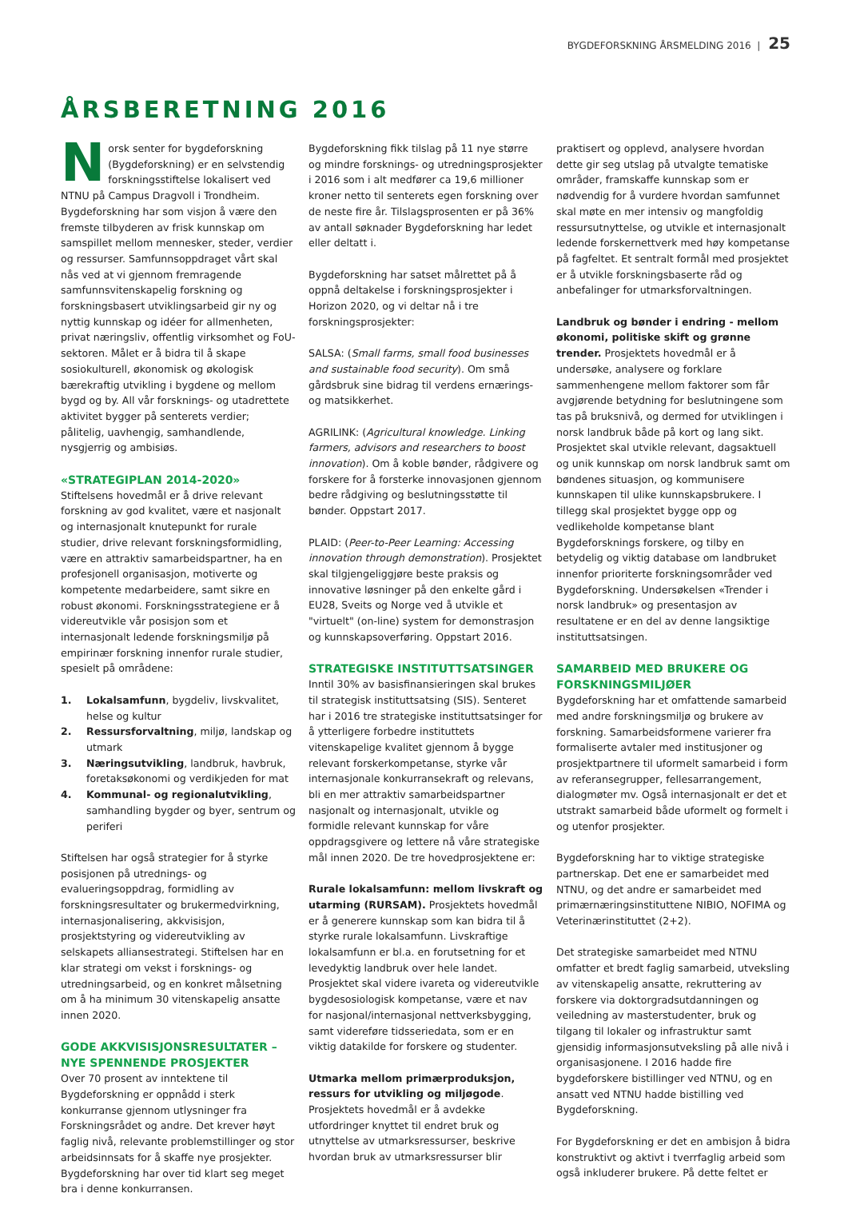BYGDEFORSKNING ÅRSMELDING 2016 | 25
ÅRSBERETNING 2016
Norsk senter for bygdeforskning (Bygdeforskning) er en selvstendig forskningsstiftelse lokalisert ved NTNU på Campus Dragvoll i Trondheim. Bygdeforskning har som visjon å være den fremste tilbyderen av frisk kunnskap om samspillet mellom mennesker, steder, verdier og ressurser. Samfunnsoppdraget vårt skal nås ved at vi gjennom fremragende samfunnsvitenskapelig forskning og forskningsbasert utviklingsarbeid gir ny og nyttig kunnskap og idéer for allmenheten, privat næringsliv, offentlig virksomhet og FoU-sektoren. Målet er å bidra til å skape sosiokulturell, økonomisk og økologisk bærekraftig utvikling i bygdene og mellom bygd og by. All vår forsknings- og utadrettete aktivitet bygger på senterets verdier; pålitelig, uavhengig, samhandlende, nysgjerrig og ambisiøs.
«STRATEGIPLAN 2014-2020»
Stiftelsens hovedmål er å drive relevant forskning av god kvalitet, være et nasjonalt og internasjonalt knutepunkt for rurale studier, drive relevant forskningsformidling, være en attraktiv samarbeidspartner, ha en profesjonell organisasjon, motiverte og kompetente medarbeidere, samt sikre en robust økonomi. Forskningsstrategiene er å videreutvikle vår posisjon som et internasjonalt ledende forskningsmiljø på empirinær forskning innenfor rurale studier, spesielt på områdene:
1. Lokalsamfunn, bygdeliv, livskvalitet, helse og kultur
2. Ressursforvaltning, miljø, landskap og utmark
3. Næringsutvikling, landbruk, havbruk, foretaksøkonomi og verdikjeden for mat
4. Kommunal- og regionalutvikling, samhandling bygder og byer, sentrum og periferi
Stiftelsen har også strategier for å styrke posisjonen på utrednings- og evalueringsoppdrag, formidling av forskningsresultater og brukermedvirkning, internasjonalisering, akkvisisjon, prosjektstyring og videreutvikling av selskapets alliansestrategi. Stiftelsen har en klar strategi om vekst i forsknings- og utredningsarbeid, og en konkret målsetning om å ha minimum 30 vitenskapelig ansatte innen 2020.
GODE AKKVISISJONSRESULTATER – NYE SPENNENDE PROSJEKTER
Over 70 prosent av inntektene til Bygdeforskning er oppnådd i sterk konkurranse gjennom utlysninger fra Forskningsrådet og andre. Det krever høyt faglig nivå, relevante problemstillinger og stor arbeidsinnsats for å skaffe nye prosjekter. Bygdeforskning har over tid klart seg meget bra i denne konkurransen.
Bygdeforskning fikk tilslag på 11 nye større og mindre forsknings- og utredningsprosjekter i 2016 som i alt medfører ca 19,6 millioner kroner netto til senterets egen forskning over de neste fire år. Tilslagsprosenten er på 36% av antall søknader Bygdeforskning har ledet eller deltatt i.
Bygdeforskning har satset målrettet på å oppnå deltakelse i forskningsprosjekter i Horizon 2020, og vi deltar nå i tre forskningsprosjekter:
SALSA: (Small farms, small food businesses and sustainable food security). Om små gårdsbruk sine bidrag til verdens ernærings- og matsikkerhet.
AGRILINK: (Agricultural knowledge. Linking farmers, advisors and researchers to boost innovation). Om å koble bønder, rådgivere og forskere for å forsterke innovasjonen gjennom bedre rådgiving og beslutningsstøtte til bønder. Oppstart 2017.
PLAID: (Peer-to-Peer Learning: Accessing innovation through demonstration). Prosjektet skal tilgjengeliggjøre beste praksis og innovative løsninger på den enkelte gård i EU28, Sveits og Norge ved å utvikle et "virtuelt" (on-line) system for demonstrasjon og kunnskapsoverføring. Oppstart 2016.
STRATEGISKE INSTITUTTSATSINGER
Inntil 30% av basisfinansieringen skal brukes til strategisk instituttsatsing (SIS). Senteret har i 2016 tre strategiske instituttsatsinger for å ytterligere forbedre instituttets vitenskapelige kvalitet gjennom å bygge relevant forskerkompetanse, styrke vår internasjonale konkurransekraft og relevans, bli en mer attraktiv samarbeidspartner nasjonalt og internasjonalt, utvikle og formidle relevant kunnskap for våre oppdragsgivere og lettere nå våre strategiske mål innen 2020. De tre hovedprosjektene er:
Rurale lokalsamfunn: mellom livskraft og utarming (RURSAM). Prosjektets hovedmål er å generere kunnskap som kan bidra til å styrke rurale lokalsamfunn. Livskraftige lokalsamfunn er bl.a. en forutsetning for et levedyktig landbruk over hele landet. Prosjektet skal videre ivareta og videreutvikle bygdesosiologisk kompetanse, være et nav for nasjonal/internasjonal nettverksbygging, samt videreføre tidsseriedata, som er en viktig datakilde for forskere og studenter.
Utmarka mellom primærproduksjon, ressurs for utvikling og miljøgode. Prosjektets hovedmål er å avdekke utfordringer knyttet til endret bruk og utnyttelse av utmarksressurser, beskrive hvordan bruk av utmarksressurser blir
praktisert og opplevd, analysere hvordan dette gir seg utslag på utvalgte tematiske områder, framskaffe kunnskap som er nødvendig for å vurdere hvordan samfunnet skal møte en mer intensiv og mangfoldig ressursutnyttelse, og utvikle et internasjonalt ledende forskernettverk med høy kompetanse på fagfeltet. Et sentralt formål med prosjektet er å utvikle forskningsbaserte råd og anbefalinger for utmarksforvaltningen.
Landbruk og bønder i endring - mellom økonomi, politiske skift og grønne trender. Prosjektets hovedmål er å undersøke, analysere og forklare sammenhengene mellom faktorer som får avgjørende betydning for beslutningene som tas på bruksnivå, og dermed for utviklingen i norsk landbruk både på kort og lang sikt. Prosjektet skal utvikle relevant, dagsaktuell og unik kunnskap om norsk landbruk samt om bøndenes situasjon, og kommunisere kunnskapen til ulike kunnskapsbrukere. I tillegg skal prosjektet bygge opp og vedlikeholde kompetanse blant Bygdeforsknings forskere, og tilby en betydelig og viktig database om landbruket innenfor prioriterte forskningsområder ved Bygdeforskning. Undersøkelsen «Trender i norsk landbruk» og presentasjon av resultatene er en del av denne langsiktige instituttsatsingen.
SAMARBEID MED BRUKERE OG FORSKNINGSMILJØER
Bygdeforskning har et omfattende samarbeid med andre forskningsmiljø og brukere av forskning. Samarbeidsformene varierer fra formaliserte avtaler med institusjoner og prosjektpartnere til uformelt samarbeid i form av referansegrupper, fellesarrangement, dialogmøter mv. Også internasjonalt er det et utstrakt samarbeid både uformelt og formelt i og utenfor prosjekter.
Bygdeforskning har to viktige strategiske partnerskap. Det ene er samarbeidet med NTNU, og det andre er samarbeidet med primærnæringsinstituttene NIBIO, NOFIMA og Veterinærinstituttet (2+2).
Det strategiske samarbeidet med NTNU omfatter et bredt faglig samarbeid, utveksling av vitenskapelig ansatte, rekruttering av forskere via doktorgradsutdanningen og veiledning av masterstudenter, bruk og tilgang til lokaler og infrastruktur samt gjensidig informasjonsutveksling på alle nivå i organisasjonene. I 2016 hadde fire bygdeforskere bistillinger ved NTNU, og en ansatt ved NTNU hadde bistilling ved Bygdeforskning.
For Bygdeforskning er det en ambisjon å bidra konstruktivt og aktivt i tverrfaglig arbeid som også inkluderer brukere. På dette feltet er